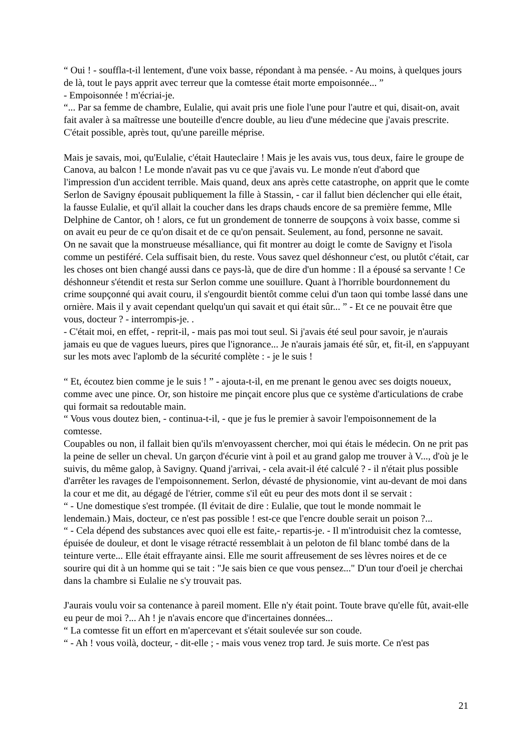“ Oui ! - souffla-t-il lentement, d'une voix basse, répondant à ma pensée. - Au moins, à quelques jours de là, tout le pays apprit avec terreur que la comtesse était morte empoisonnée... ”
- Empoisonnée ! m'écriai-je.
“... Par sa femme de chambre, Eulalie, qui avait pris une fiole l'une pour l'autre et qui, disait-on, avait fait avaler à sa maîtresse une bouteille d'encre double, au lieu d'une médecine que j'avais prescrite. C'était possible, après tout, qu'une pareille méprise.
Mais je savais, moi, qu'Eulalie, c'était Hauteclaire ! Mais je les avais vus, tous deux, faire le groupe de Canova, au balcon ! Le monde n'avait pas vu ce que j'avais vu. Le monde n'eut d'abord que l'impression d'un accident terrible. Mais quand, deux ans après cette catastrophe, on apprit que le comte Serlon de Savigny épousait publiquement la fille à Stassin, - car il fallut bien déclencher qui elle était, la fausse Eulalie, et qu'il allait la coucher dans les draps chauds encore de sa première femme, Mlle Delphine de Cantor, oh ! alors, ce fut un grondement de tonnerre de soupçons à voix basse, comme si on avait eu peur de ce qu'on disait et de ce qu'on pensait. Seulement, au fond, personne ne savait.
On ne savait que la monstrueuse mésalliance, qui fit montrer au doigt le comte de Savigny et l'isola comme un pestiféré. Cela suffisait bien, du reste. Vous savez quel déshonneur c'est, ou plutôt c'était, car les choses ont bien changé aussi dans ce pays-là, que de dire d'un homme : Il a épousé sa servante ! Ce déshonneur s'étendit et resta sur Serlon comme une souillure. Quant à l'horrible bourdonnement du crime soupçonné qui avait couru, il s'engourdit bientôt comme celui d'un taon qui tombe lassé dans une ornière. Mais il y avait cependant quelqu'un qui savait et qui était sûr... ” - Et ce ne pouvait être que vous, docteur ? - interrompis-je. .
- C'était moi, en effet, - reprit-il, - mais pas moi tout seul. Si j'avais été seul pour savoir, je n'aurais jamais eu que de vagues lueurs, pires que l'ignorance... Je n'aurais jamais été sûr, et, fit-il, en s'appuyant sur les mots avec l'aplomb de la sécurité complète : - je le suis !
“ Et, écoutez bien comme je le suis ! ” - ajouta-t-il, en me prenant le genou avec ses doigts noueux, comme avec une pince. Or, son histoire me pinçait encore plus que ce système d'articulations de crabe qui formait sa redoutable main.
“ Vous vous doutez bien, - continua-t-il, - que je fus le premier à savoir l'empoisonnement de la comtesse.
Coupables ou non, il fallait bien qu'ils m'envoyassent chercher, moi qui étais le médecin. On ne prit pas la peine de seller un cheval. Un garçon d'écurie vint à poil et au grand galop me trouver à V..., d'où je le suivis, du même galop, à Savigny. Quand j'arrivai, - cela avait-il été calculé ? - il n'était plus possible d'arrêter les ravages de l'empoisonnement. Serlon, dévasté de physionomie, vint au-devant de moi dans la cour et me dit, au dégagé de l'étrier, comme s'il eût eu peur des mots dont il se servait :
“ - Une domestique s'est trompée. (Il évitait de dire : Eulalie, que tout le monde nommait le lendemain.) Mais, docteur, ce n'est pas possible ! est-ce que l'encre double serait un poison ?...
“ - Cela dépend des substances avec quoi elle est faite,- repartis-je. - Il m'introduisit chez la comtesse, épuisée de douleur, et dont le visage rétracté ressemblait à un peloton de fil blanc tombé dans de la teinture verte... Elle était effrayante ainsi. Elle me sourit affreusement de ses lèvres noires et de ce sourire qui dit à un homme qui se tait : "Je sais bien ce que vous pensez..." D'un tour d'oeil je cherchai dans la chambre si Eulalie ne s'y trouvait pas.
J'aurais voulu voir sa contenance à pareil moment. Elle n'y était point. Toute brave qu'elle fût, avait-elle eu peur de moi ?... Ah ! je n'avais encore que d'incertaines données...
“ La comtesse fit un effort en m'apercevant et s'était soulevée sur son coude.
“ - Ah ! vous voilà, docteur, - dit-elle ; - mais vous venez trop tard. Je suis morte. Ce n'est pas
21